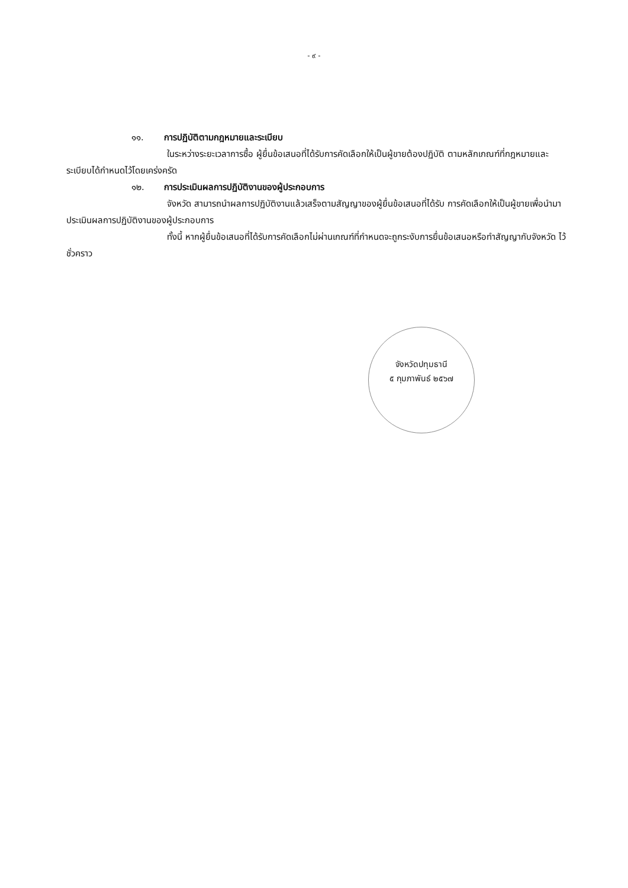- ๙ -
๑๑. การปฏิบัติตามกฎหมายและระเบียบ
ในระหว่างระยะเวลาการซื้อ ผู้ยื่นข้อเสนอที่ได้รับการคัดเลือกให้เป็นผู้ขายต้องปฏิบัติ ตามหลักเกณฑ์ที่กฎหมายและระเบียบได้กำหนดไว้โดยเคร่งครัด
๑๒. การประเมินผลการปฏิบัติงานของผู้ประกอบการ
จังหวัด สามารถนำผลการปฏิบัติงานแล้วเสร็จตามสัญญาของผู้ยื่นข้อเสนอที่ได้รับ การคัดเลือกให้เป็นผู้ขายเพื่อนำมาประเมินผลการปฏิบัติงานของผู้ประกอบการ
ทั้งนี้ หากผู้ยื่นข้อเสนอที่ได้รับการคัดเลือกไม่ผ่านเกณฑ์ที่กำหนดจะถูกระงับการยื่นข้อเสนอหรือทำสัญญากับจังหวัด ไว้ชั่วคราว
จังหวัดปทุมธานี
๕ กุมภาพันธ์ ๒๕๖๗